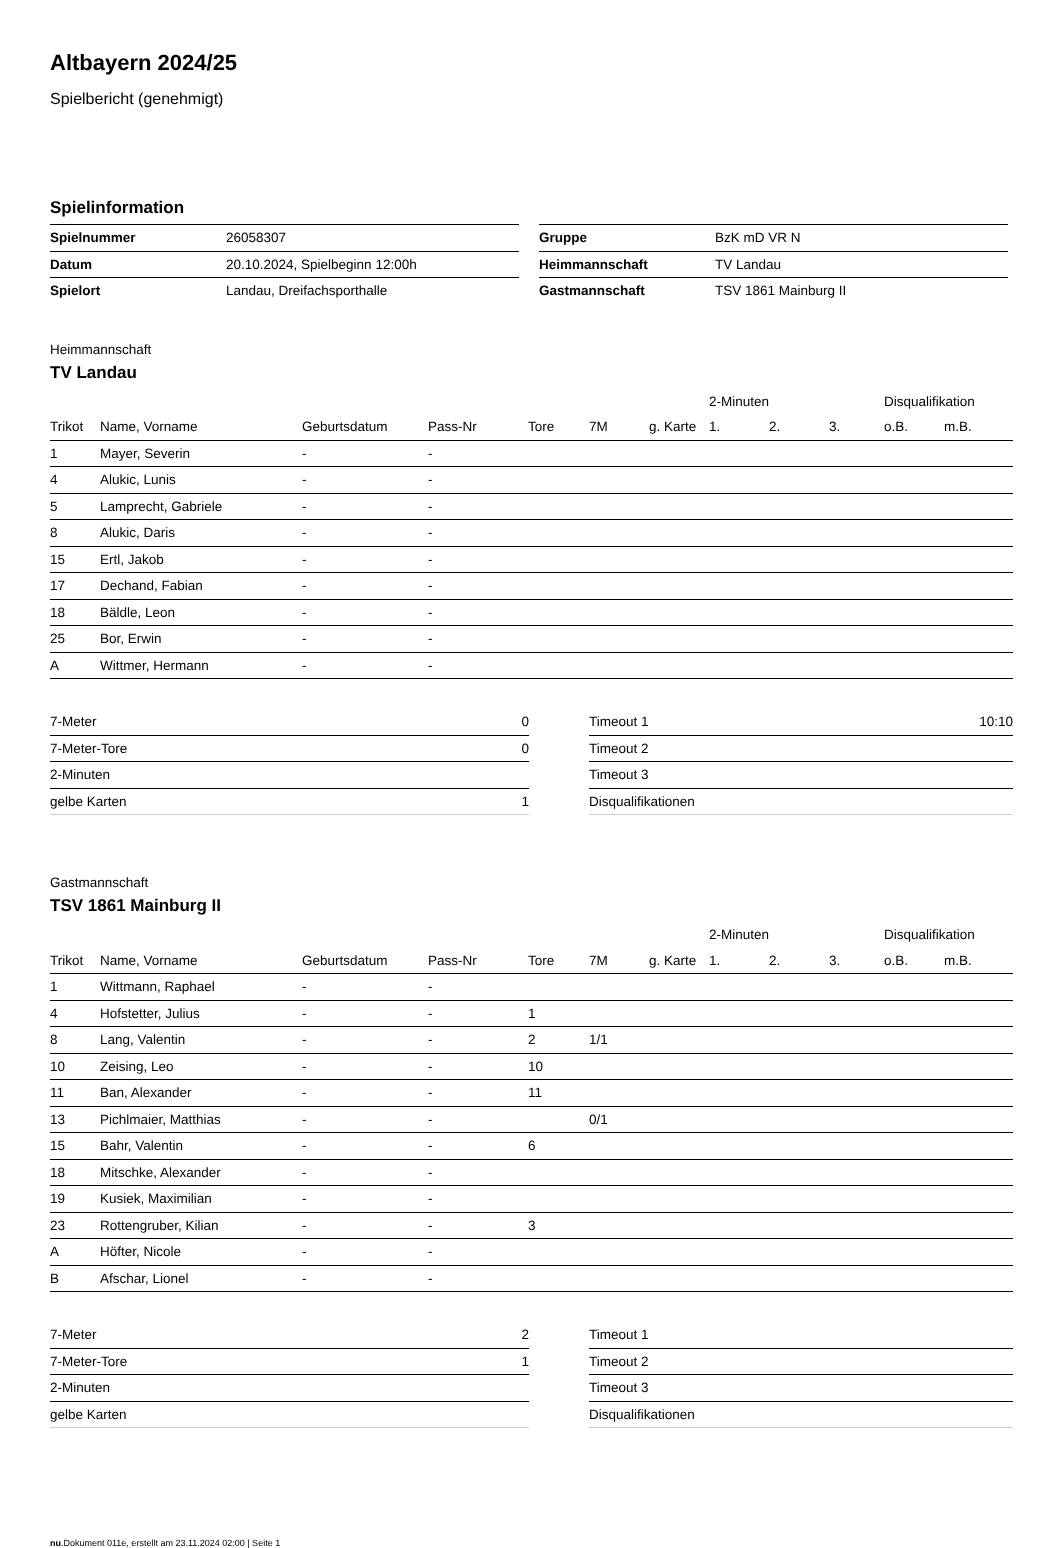Altbayern 2024/25
Spielbericht (genehmigt)
Spielinformation
| Spielnummer | 26058307 |
| Datum | 20.10.2024, Spielbeginn 12:00h |
| Spielort | Landau, Dreifachsporthalle |
| Gruppe | BzK mD VR N |
| Heimmannschaft | TV Landau |
| Gastmannschaft | TSV 1861 Mainburg II |
Heimmannschaft
TV Landau
| | | | | | | | 2-Minuten | | | Disqualifikation | |
| --- | --- | --- | --- | --- | --- | --- | --- | --- | --- | --- | --- |
| Trikot | Name, Vorname | Geburtsdatum | Pass-Nr | Tore | 7M | g. Karte | 1. | 2. | 3. | o.B. | m.B. |
| 1 | Mayer, Severin | - | - | | | | | | | | |
| 4 | Alukic, Lunis | - | - | | | | | | | | |
| 5 | Lamprecht, Gabriele | - | - | | | | | | | | |
| 8 | Alukic, Daris | - | - | | | | | | | | |
| 15 | Ertl, Jakob | - | - | | | | | | | | |
| 17 | Dechand, Fabian | - | - | | | | | | | | |
| 18 | Bäldle, Leon | - | - | | | | | | | | |
| 25 | Bor, Erwin | - | - | | | | | | | | |
| A | Wittmer, Hermann | - | - | | | | | | | | |
| 7-Meter | 0 |
| 7-Meter-Tore | 0 |
| 2-Minuten | |
| gelbe Karten | 1 |
| Timeout 1 | 10:10 |
| Timeout 2 | |
| Timeout 3 | |
| Disqualifikationen | |
Gastmannschaft
TSV 1861 Mainburg II
| | | | | | | | 2-Minuten | | | Disqualifikation | |
| --- | --- | --- | --- | --- | --- | --- | --- | --- | --- | --- | --- |
| Trikot | Name, Vorname | Geburtsdatum | Pass-Nr | Tore | 7M | g. Karte | 1. | 2. | 3. | o.B. | m.B. |
| 1 | Wittmann, Raphael | - | - | | | | | | | | |
| 4 | Hofstetter, Julius | - | - | 1 | | | | | | | |
| 8 | Lang, Valentin | - | - | 2 | 1/1 | | | | | | |
| 10 | Zeising, Leo | - | - | 10 | | | | | | | |
| 11 | Ban, Alexander | - | - | 11 | | | | | | | |
| 13 | Pichlmaier, Matthias | - | - | | 0/1 | | | | | | |
| 15 | Bahr, Valentin | - | - | 6 | | | | | | | |
| 18 | Mitschke, Alexander | - | - | | | | | | | | |
| 19 | Kusiek, Maximilian | - | - | | | | | | | | |
| 23 | Rottengruber, Kilian | - | - | 3 | | | | | | | |
| A | Höfter, Nicole | - | - | | | | | | | | |
| B | Afschar, Lionel | - | - | | | | | | | | |
| 7-Meter | 2 |
| 7-Meter-Tore | 1 |
| 2-Minuten | |
| gelbe Karten | |
| Timeout 1 | |
| Timeout 2 | |
| Timeout 3 | |
| Disqualifikationen | |
nu.Dokument 011e, erstellt am 23.11.2024 02:00 | Seite 1